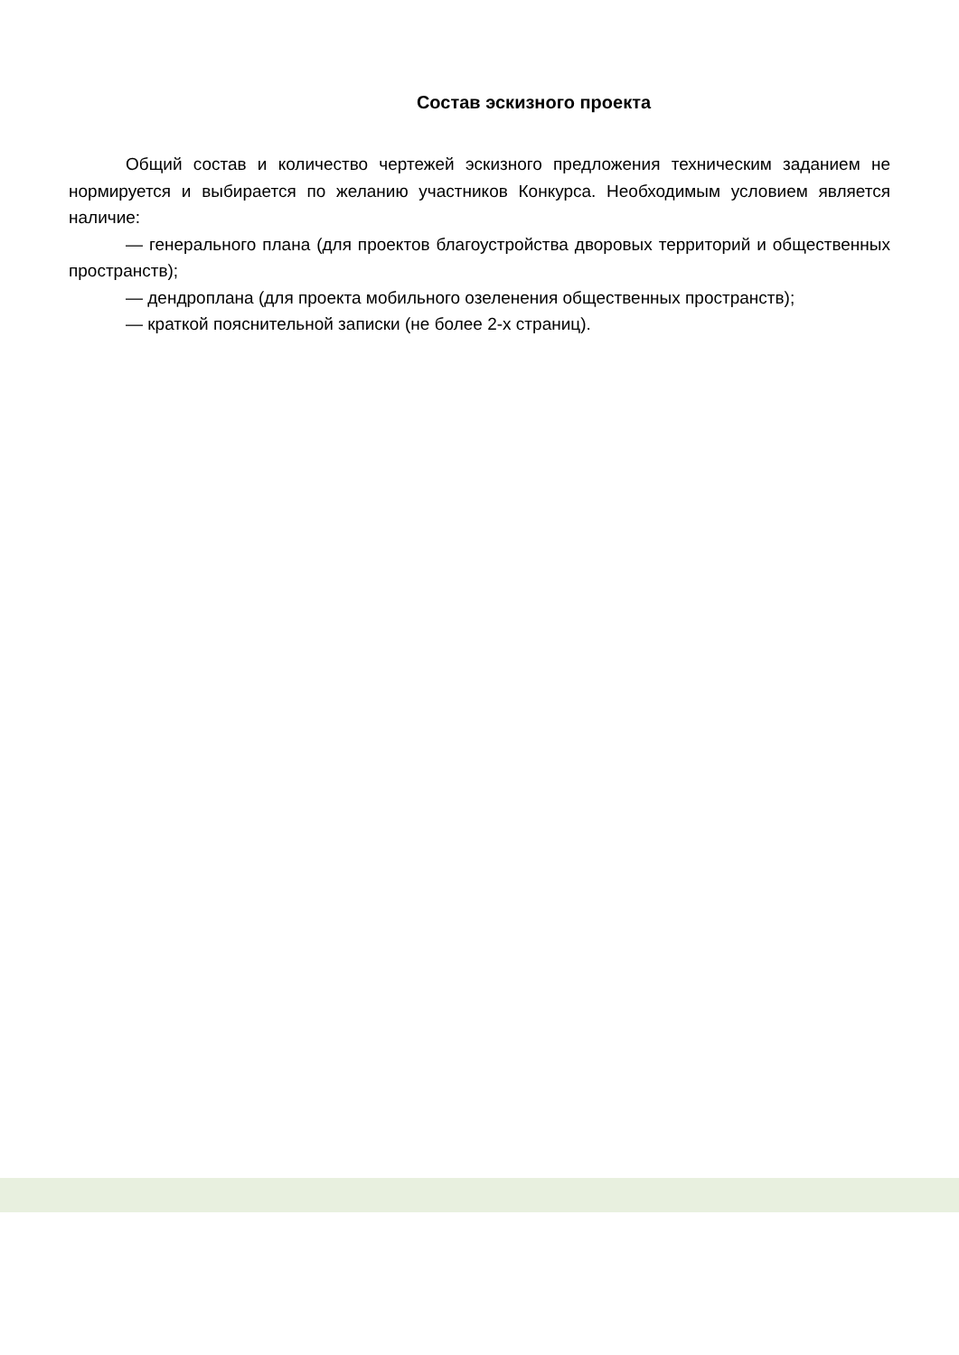Состав эскизного проекта
Общий состав и количество чертежей эскизного предложения техническим заданием не нормируется и выбирается по желанию участников Конкурса. Необходимым условием является наличие:
— генерального плана (для проектов благоустройства дворовых территорий и общественных пространств);
— дендроплана (для проекта мобильного озеленения общественных пространств);
— краткой пояснительной записки (не более 2-х страниц).